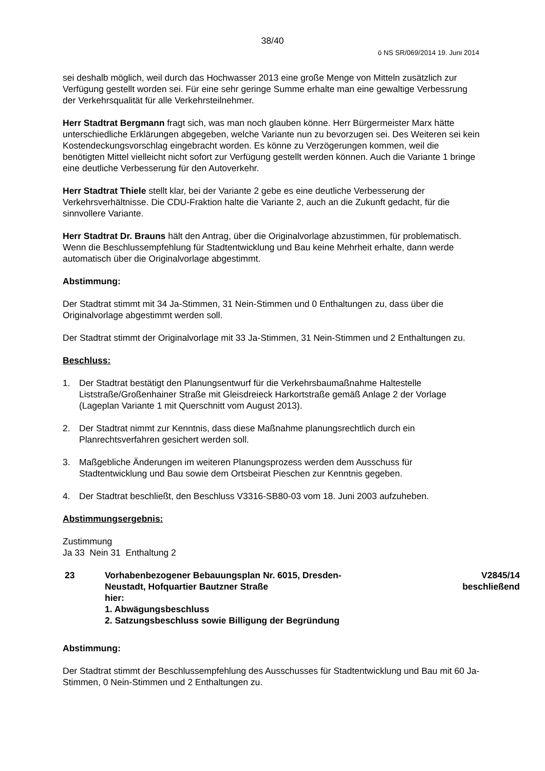38/40
ö NS SR/069/2014 19. Juni 2014
sei deshalb möglich, weil durch das Hochwasser 2013 eine große Menge von Mitteln zusätzlich zur Verfügung gestellt worden sei. Für eine sehr geringe Summe erhalte man eine gewaltige Verbessrung der Verkehrsqualität für alle Verkehrsteilnehmer.
Herr Stadtrat Bergmann fragt sich, was man noch glauben könne. Herr Bürgermeister Marx hätte unterschiedliche Erklärungen abgegeben, welche Variante nun zu bevorzugen sei. Des Weiteren sei kein Kostendeckungsvorschlag eingebracht worden. Es könne zu Verzögerungen kommen, weil die benötigten Mittel vielleicht nicht sofort zur Verfügung gestellt werden können. Auch die Variante 1 bringe eine deutliche Verbesserung für den Autoverkehr.
Herr Stadtrat Thiele stellt klar, bei der Variante 2 gebe es eine deutliche Verbesserung der Verkehrsverhältnisse. Die CDU-Fraktion halte die Variante 2, auch an die Zukunft gedacht, für die sinnvollere Variante.
Herr Stadtrat Dr. Brauns hält den Antrag, über die Originalvorlage abzustimmen, für problematisch. Wenn die Beschlussempfehlung für Stadtentwicklung und Bau keine Mehrheit erhalte, dann werde automatisch über die Originalvorlage abgestimmt.
Abstimmung:
Der Stadtrat stimmt mit 34 Ja-Stimmen, 31 Nein-Stimmen und 0 Enthaltungen zu, dass über die Originalvorlage abgestimmt werden soll.
Der Stadtrat stimmt der Originalvorlage mit 33 Ja-Stimmen, 31 Nein-Stimmen und 2 Enthaltungen zu.
Beschluss:
1. Der Stadtrat bestätigt den Planungsentwurf für die Verkehrsbaumaßnahme Haltestelle Liststraße/Großenhainer Straße mit Gleisdreieck Harkortstraße gemäß Anlage 2 der Vorlage (Lageplan Variante 1 mit Querschnitt vom August 2013).
2. Der Stadtrat nimmt zur Kenntnis, dass diese Maßnahme planungsrechtlich durch ein Planrechtsverfahren gesichert werden soll.
3. Maßgebliche Änderungen im weiteren Planungsprozess werden dem Ausschuss für Stadtentwicklung und Bau sowie dem Ortsbeirat Pieschen zur Kenntnis gegeben.
4. Der Stadtrat beschließt, den Beschluss V3316-SB80-03 vom 18. Juni 2003 aufzuheben.
Abstimmungsergebnis:
Zustimmung
Ja 33 Nein 31 Enthaltung 2
23 Vorhabenbezogener Bebauungsplan Nr. 6015, Dresden-
Neustadt, Hofquartier Bautzner Straße
hier:
1. Abwägungsbeschluss
2. Satzungsbeschluss sowie Billigung der Begründung
V2845/14
beschließend
Abstimmung:
Der Stadtrat stimmt der Beschlussempfehlung des Ausschusses für Stadtentwicklung und Bau mit 60 Ja-Stimmen, 0 Nein-Stimmen und 2 Enthaltungen zu.